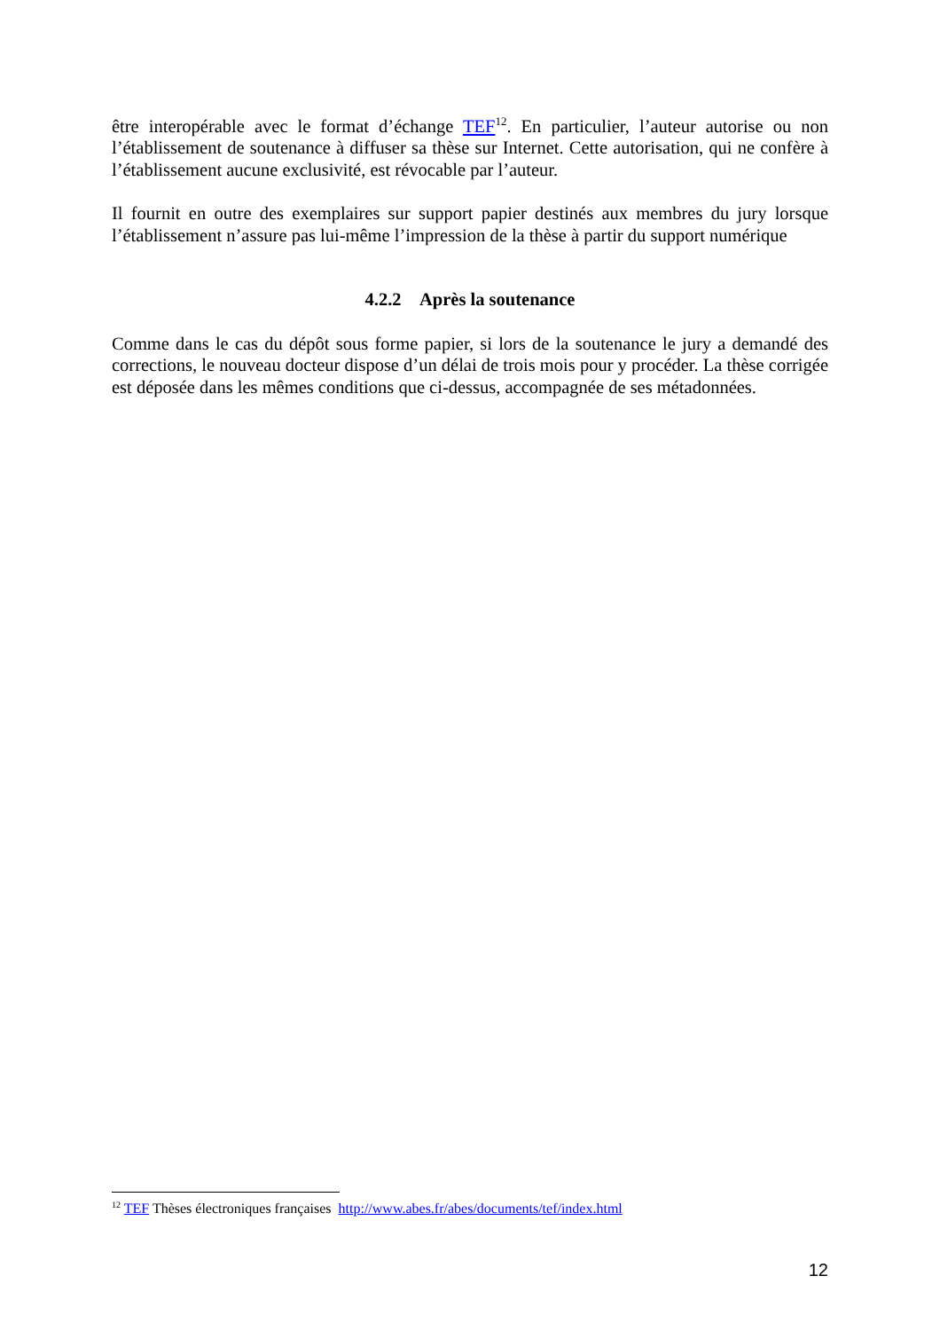être interopérable avec le format d’échange TEF<sup>12</sup>. En particulier, l’auteur autorise ou non l’établissement de soutenance à diffuser sa thèse sur Internet. Cette autorisation, qui ne confère à l’établissement aucune exclusivité, est révocable par l’auteur.
Il fournit en outre des exemplaires sur support papier destinés aux membres du jury lorsque l’établissement n’assure pas lui-même l’impression de la thèse à partir du support numérique
4.2.2 Après la soutenance
Comme dans le cas du dépôt sous forme papier, si lors de la soutenance le jury a demandé des corrections, le nouveau docteur dispose d’un délai de trois mois pour y procéder. La thèse corrigée est déposée dans les mêmes conditions que ci-dessus, accompagnée de ses métadonnées.
<sup>12</sup> TEF Thèses électroniques françaises http://www.abes.fr/abes/documents/tef/index.html
12